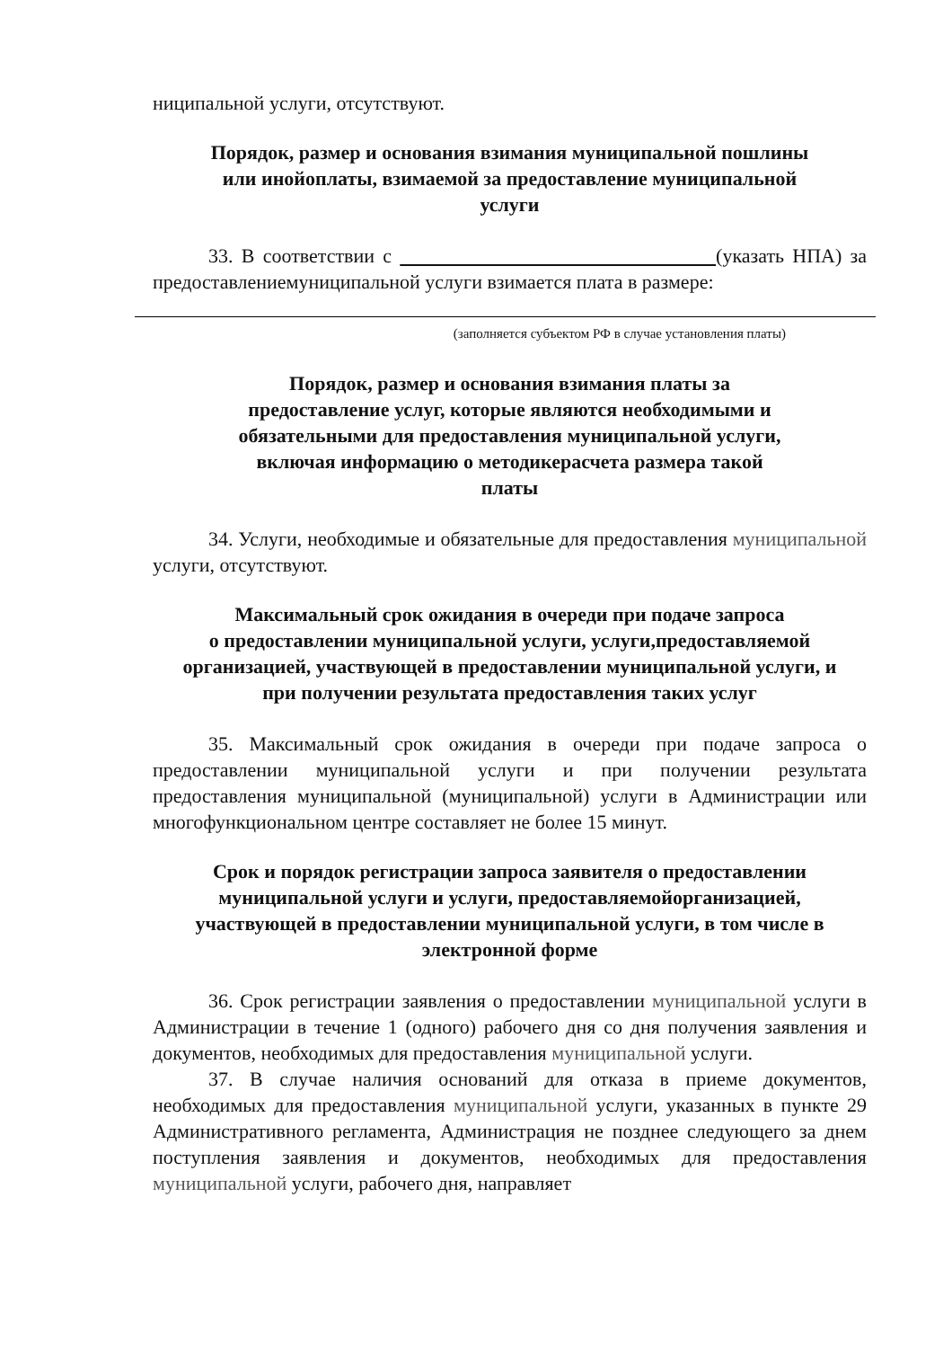ниципальной услуги, отсутствуют.
Порядок, размер и основания взимания муниципальной пошлины
или инойоплаты, взимаемой за предоставление муниципальной
услуги
33. В соответствии с (указать НПА) за предоставлениемуниципальной услуги взимается плата в размере:
(заполняется субъектом РФ в случае установления платы)
Порядок, размер и основания взимания платы за
предоставление услуг, которые являются необходимыми и
обязательными для предоставления муниципальной услуги,
включая информацию о методикерасчета размера такой
платы
34. Услуги, необходимые и обязательные для предоставления муниципальной услуги, отсутствуют.
Максимальный срок ожидания в очереди при подаче запроса
о предоставлении муниципальной услуги, услуги,предоставляемой
организацией, участвующей в предоставлении муниципальной услуги, и
при получении результата предоставления таких услуг
35. Максимальный срок ожидания в очереди при подаче запроса о предоставлении муниципальной услуги и при получении результата предоставления муниципальной (муниципальной) услуги в Администрации или многофункциональном центре составляет не более 15 минут.
Срок и порядок регистрации запроса заявителя о предоставлении
муниципальной услуги и услуги, предоставляемойорганизацией,
участвующей в предоставлении муниципальной услуги, в том числе в
электронной форме
36. Срок регистрации заявления о предоставлении муниципальной услуги в Администрации в течение 1 (одного) рабочего дня со дня получения заявления и документов, необходимых для предоставления муниципальной услуги.
37. В случае наличия оснований для отказа в приеме документов, необходимых для предоставления муниципальной услуги, указанных в пункте 29 Административного регламента, Администрация не позднее следующего за днем поступления заявления и документов, необходимых для предоставления муниципальной услуги, рабочего дня, направляет